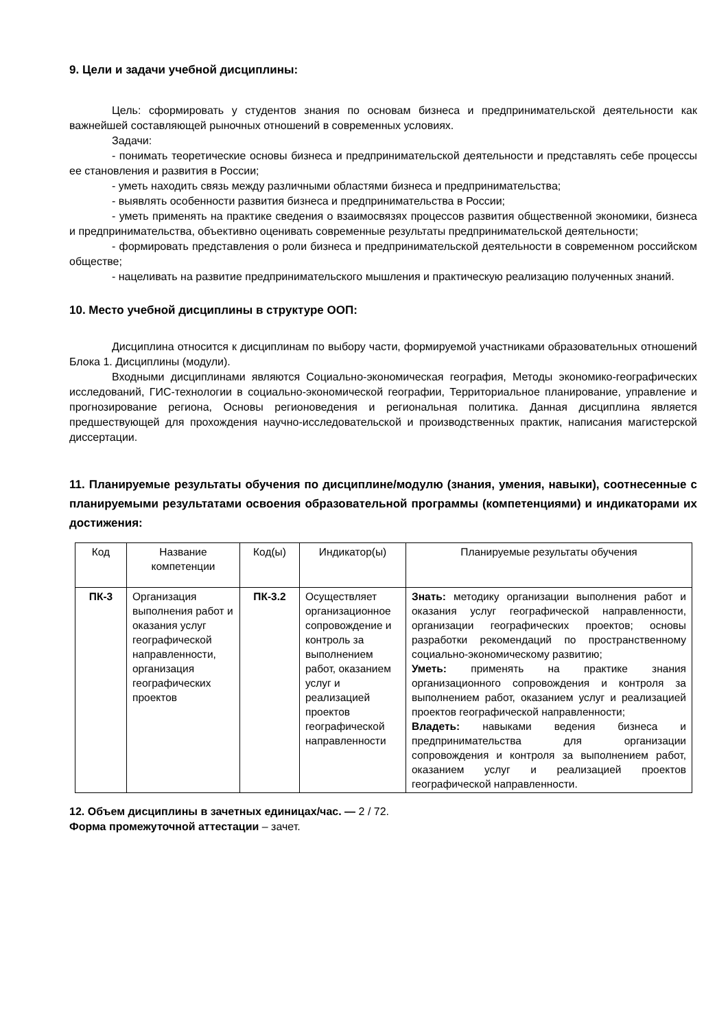9. Цели и задачи учебной дисциплины:
Цель: сформировать у студентов знания по основам бизнеса и предпринимательской деятельности как важнейшей составляющей рыночных отношений в современных условиях.
Задачи:
- понимать теоретические основы бизнеса и предпринимательской деятельности и представлять себе процессы ее становления и развития в России;
- уметь находить связь между различными областями бизнеса и предпринимательства;
- выявлять особенности развития бизнеса и предпринимательства в России;
- уметь применять на практике сведения о взаимосвязях процессов развития общественной экономики, бизнеса и предпринимательства, объективно оценивать современные результаты предпринимательской деятельности;
- формировать представления о роли бизнеса и предпринимательской деятельности в современном российском обществе;
- нацеливать на развитие предпринимательского мышления и практическую реализацию полученных знаний.
10. Место учебной дисциплины в структуре ООП:
Дисциплина относится к дисциплинам по выбору части, формируемой участниками образовательных отношений Блока 1. Дисциплины (модули).
Входными дисциплинами являются Социально-экономическая география, Методы экономико-географических исследований, ГИС-технологии в социально-экономической географии, Территориальное планирование, управление и прогнозирование региона, Основы регионоведения и региональная политика. Данная дисциплина является предшествующей для прохождения научно-исследовательской и производственных практик, написания магистерской диссертации.
11. Планируемые результаты обучения по дисциплине/модулю (знания, умения, навыки), соотнесенные с планируемыми результатами освоения образовательной программы (компетенциями) и индикаторами их достижения:
| Код | Название компетенции | Код(ы) | Индикатор(ы) | Планируемые результаты обучения |
| --- | --- | --- | --- | --- |
| ПК-3 | Организация выполнения работ и оказания услуг географической направленности, организация географических проектов | ПК-3.2 | Осуществляет организационное сопровождение и контроль за выполнением работ, оказанием услуг и реализацией проектов географической направленности | Знать: методику организации выполнения работ и оказания услуг географической направленности, организации географических проектов; основы разработки рекомендаций по пространственному социально-экономическому развитию; Уметь: применять на практике знания организационного сопровождения и контроля за выполнением работ, оказанием услуг и реализацией проектов географической направленности; Владеть: навыками ведения бизнеса и предпринимательства для организации сопровождения и контроля за выполнением работ, оказанием услуг и реализацией проектов географической направленности. |
12. Объем дисциплины в зачетных единицах/час. — 2 / 72.
Форма промежуточной аттестации – зачет.